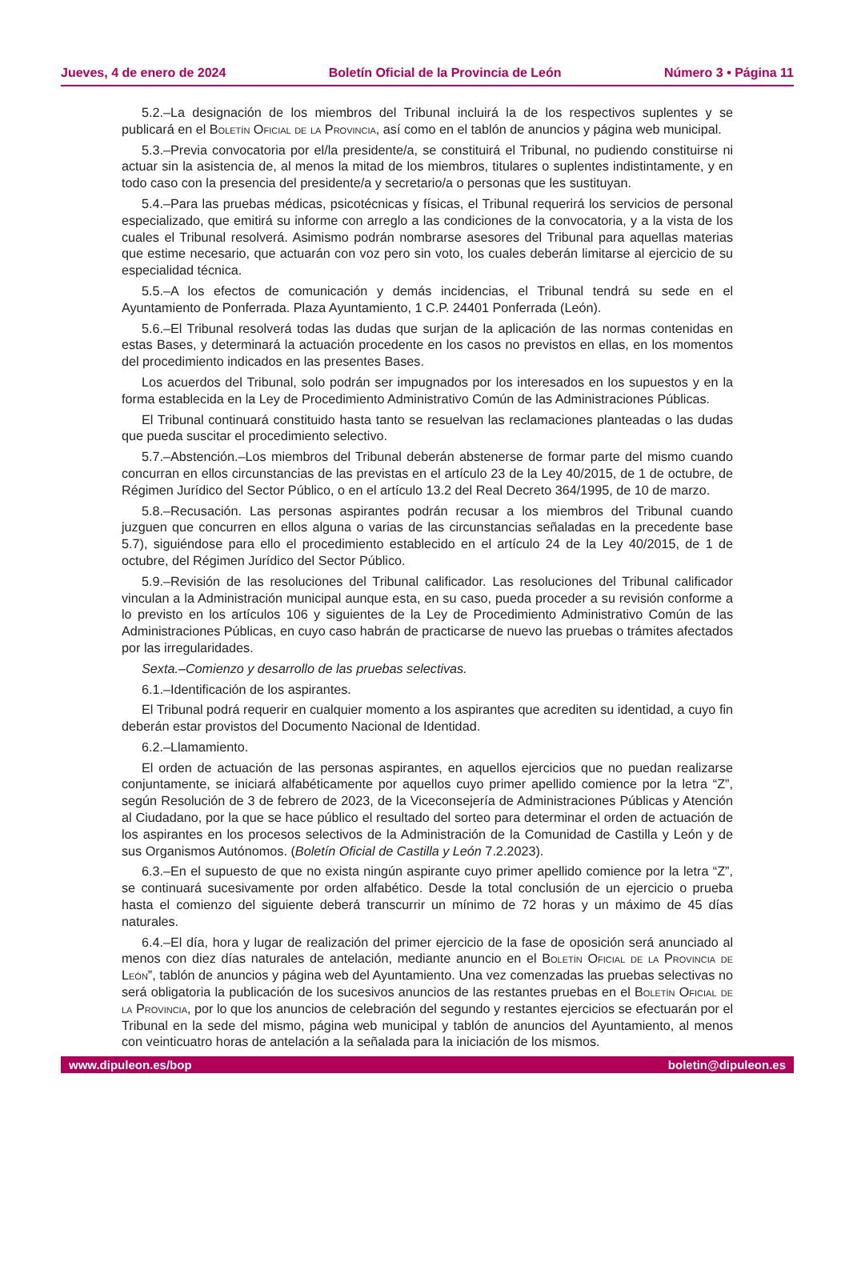Jueves, 4 de enero de 2024 Boletín Oficial de la Provincia de León Número 3 • Página 11
5.2.–La designación de los miembros del Tribunal incluirá la de los respectivos suplentes y se publicará en el Boletín Oficial de la Provincia, así como en el tablón de anuncios y página web municipal.
5.3.–Previa convocatoria por el/la presidente/a, se constituirá el Tribunal, no pudiendo constituirse ni actuar sin la asistencia de, al menos la mitad de los miembros, titulares o suplentes indistintamente, y en todo caso con la presencia del presidente/a y secretario/a o personas que les sustituyan.
5.4.–Para las pruebas médicas, psicotécnicas y físicas, el Tribunal requerirá los servicios de personal especializado, que emitirá su informe con arreglo a las condiciones de la convocatoria, y a la vista de los cuales el Tribunal resolverá. Asimismo podrán nombrarse asesores del Tribunal para aquellas materias que estime necesario, que actuarán con voz pero sin voto, los cuales deberán limitarse al ejercicio de su especialidad técnica.
5.5.–A los efectos de comunicación y demás incidencias, el Tribunal tendrá su sede en el Ayuntamiento de Ponferrada. Plaza Ayuntamiento, 1 C.P. 24401 Ponferrada (León).
5.6.–El Tribunal resolverá todas las dudas que surjan de la aplicación de las normas contenidas en estas Bases, y determinará la actuación procedente en los casos no previstos en ellas, en los momentos del procedimiento indicados en las presentes Bases.
Los acuerdos del Tribunal, solo podrán ser impugnados por los interesados en los supuestos y en la forma establecida en la Ley de Procedimiento Administrativo Común de las Administraciones Públicas.
El Tribunal continuará constituido hasta tanto se resuelvan las reclamaciones planteadas o las dudas que pueda suscitar el procedimiento selectivo.
5.7.–Abstención.–Los miembros del Tribunal deberán abstenerse de formar parte del mismo cuando concurran en ellos circunstancias de las previstas en el artículo 23 de la Ley 40/2015, de 1 de octubre, de Régimen Jurídico del Sector Público, o en el artículo 13.2 del Real Decreto 364/1995, de 10 de marzo.
5.8.–Recusación. Las personas aspirantes podrán recusar a los miembros del Tribunal cuando juzguen que concurren en ellos alguna o varias de las circunstancias señaladas en la precedente base 5.7), siguiéndose para ello el procedimiento establecido en el artículo 24 de la Ley 40/2015, de 1 de octubre, del Régimen Jurídico del Sector Público.
5.9.–Revisión de las resoluciones del Tribunal calificador. Las resoluciones del Tribunal calificador vinculan a la Administración municipal aunque esta, en su caso, pueda proceder a su revisión conforme a lo previsto en los artículos 106 y siguientes de la Ley de Procedimiento Administrativo Común de las Administraciones Públicas, en cuyo caso habrán de practicarse de nuevo las pruebas o trámites afectados por las irregularidades.
Sexta.–Comienzo y desarrollo de las pruebas selectivas.
6.1.–Identificación de los aspirantes.
El Tribunal podrá requerir en cualquier momento a los aspirantes que acrediten su identidad, a cuyo fin deberán estar provistos del Documento Nacional de Identidad.
6.2.–Llamamiento.
El orden de actuación de las personas aspirantes, en aquellos ejercicios que no puedan realizarse conjuntamente, se iniciará alfabéticamente por aquellos cuyo primer apellido comience por la letra “Z”, según Resolución de 3 de febrero de 2023, de la Viceconsejería de Administraciones Públicas y Atención al Ciudadano, por la que se hace público el resultado del sorteo para determinar el orden de actuación de los aspirantes en los procesos selectivos de la Administración de la Comunidad de Castilla y León y de sus Organismos Autónomos. (Boletín Oficial de Castilla y León 7.2.2023).
6.3.–En el supuesto de que no exista ningún aspirante cuyo primer apellido comience por la letra “Z”, se continuará sucesivamente por orden alfabético. Desde la total conclusión de un ejercicio o prueba hasta el comienzo del siguiente deberá transcurrir un mínimo de 72 horas y un máximo de 45 días naturales.
6.4.–El día, hora y lugar de realización del primer ejercicio de la fase de oposición será anunciado al menos con diez días naturales de antelación, mediante anuncio en el Boletín Oficial de la Provincia de León”, tablón de anuncios y página web del Ayuntamiento. Una vez comenzadas las pruebas selectivas no será obligatoria la publicación de los sucesivos anuncios de las restantes pruebas en el Boletín Oficial de la Provincia, por lo que los anuncios de celebración del segundo y restantes ejercicios se efectuarán por el Tribunal en la sede del mismo, página web municipal y tablón de anuncios del Ayuntamiento, al menos con veinticuatro horas de antelación a la señalada para la iniciación de los mismos.
www.dipuleon.es/bop boletin@dipuleon.es